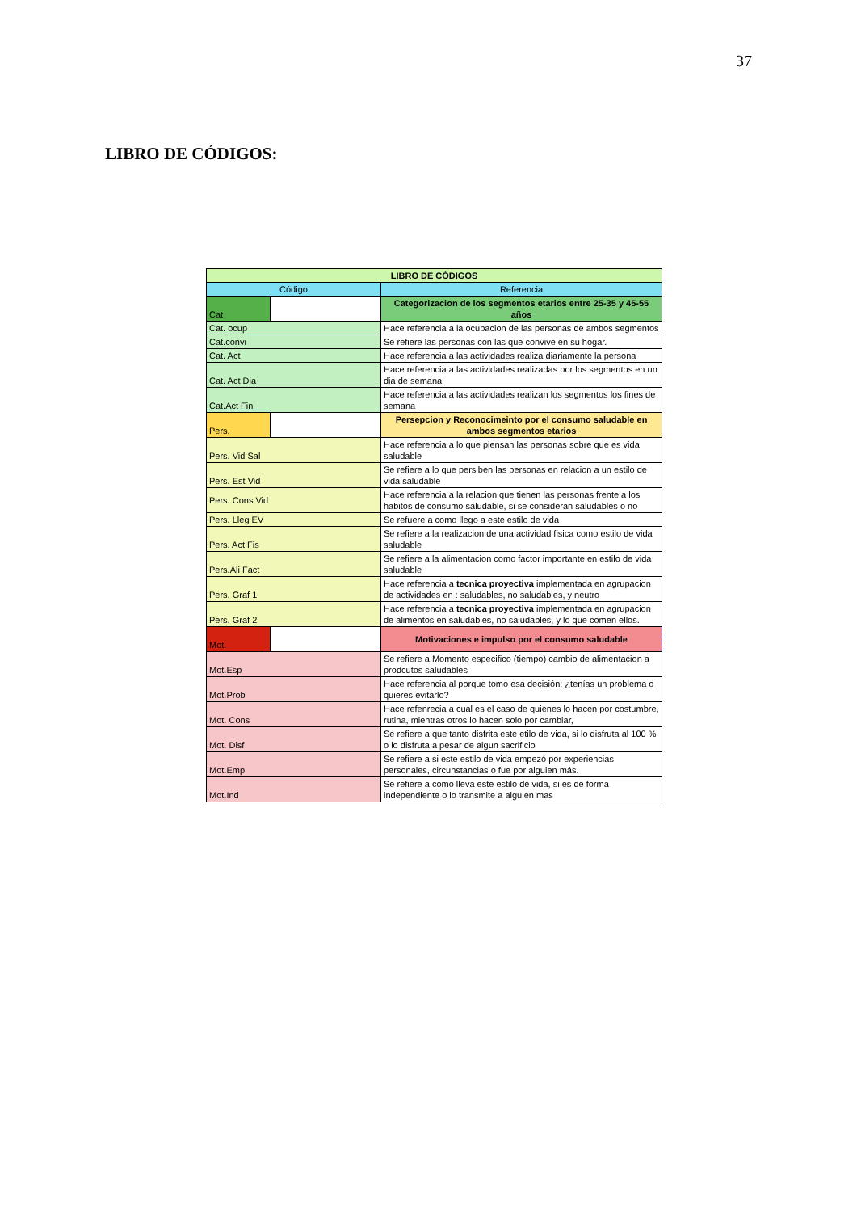37
LIBRO DE CÓDIGOS:
| LIBRO DE CÓDIGOS | | |
| Código | | Referencia |
| Cat | | Categorizacion de los segmentos etarios entre 25-35 y 45-55 años |
| Cat. ocup | | Hace referencia a la ocupacion de las personas de ambos segmentos |
| Cat.convi | | Se refiere las personas con las que convive en su hogar. |
| Cat. Act | | Hace referencia a las actividades realiza diariamente la persona |
| Cat. Act Dia | | Hace referencia a las actividades realizadas por los segmentos en un dia de semana |
| Cat.Act Fin | | Hace referencia a las actividades realizan los segmentos los fines de semana |
| Pers. | | Persepcion y Reconocimeinto por el consumo saludable en ambos segmentos etarios |
| Pers. Vid Sal | | Hace referencia a lo que piensan las personas sobre que es vida saludable |
| Pers. Est Vid | | Se refiere a lo que persiben las personas en relacion a un estilo de vida saludable |
| Pers. Cons Vid | | Hace referencia a la relacion que tienen las personas frente a los habitos de consumo saludable, si se consideran saludables o no |
| Pers. Lleg EV | | Se refuere a como llego a este estilo de vida |
| Pers. Act Fis | | Se refiere a la realizacion de una actividad fisica como estilo de vida saludable |
| Pers.Ali Fact | | Se refiere a la alimentacion como factor importante en estilo de vida saludable |
| Pers. Graf 1 | | Hace referencia a tecnica proyectiva implementada en agrupacion de actividades en : saludables, no saludables, y neutro |
| Pers. Graf 2 | | Hace referencia a tecnica proyectiva implementada en agrupacion de alimentos en saludables, no saludables, y lo que comen ellos. |
| Mot. | | Motivaciones e impulso por el consumo saludable |
| Mot.Esp | | Se refiere a Momento especifico (tiempo) cambio de alimentacion a prodcutos saludables |
| Mot.Prob | | Hace referencia al porque tomo esa decisión: ¿tenías un problema o quieres evitarlo? |
| Mot. Cons | | Hace refenrecia a cual es el caso de quienes lo hacen por costumbre, rutina, mientras otros lo hacen solo por cambiar, |
| Mot. Disf | | Se refiere a que tanto disfrita este etilo de vida, si lo disfruta al 100 % o lo disfruta a pesar de algun sacrificio |
| Mot.Emp | | Se refiere a si este estilo de vida empezó por experiencias personales, circunstancias o fue por alguien más. |
| Mot.Ind | | Se refiere a como lleva este estilo de vida, si es de forma independiente o lo transmite a alguien mas |